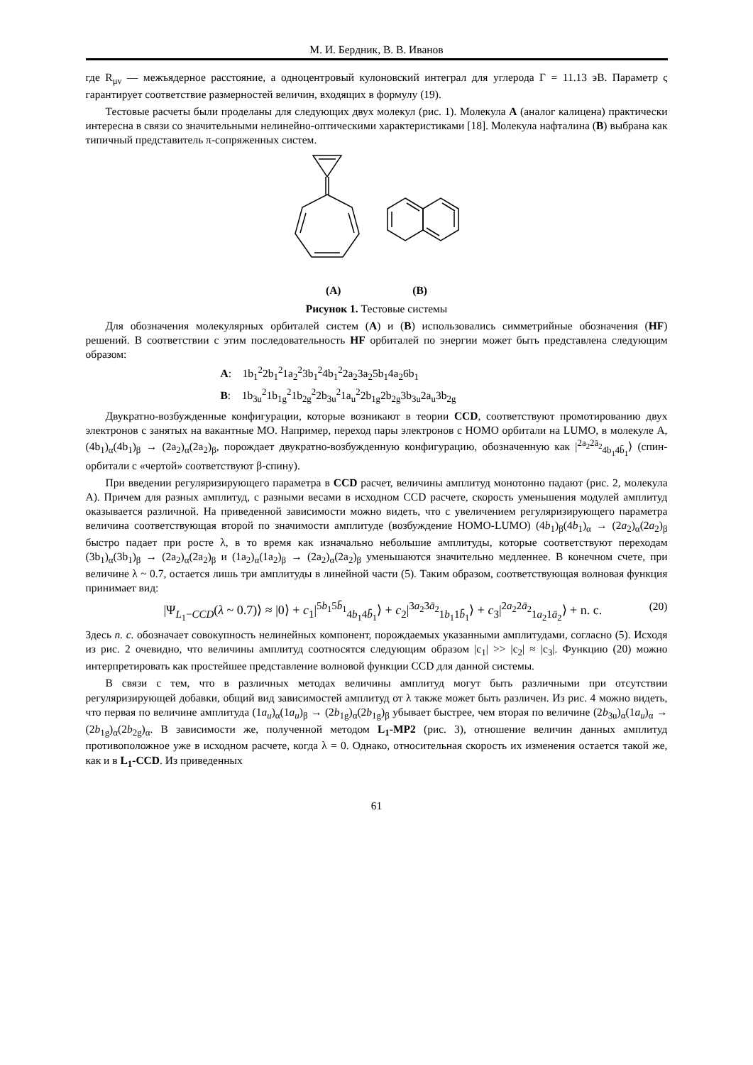М. И. Бердник, В. В. Иванов
где R<sub>μν</sub> — межъядерное расстояние, а одноцентровый кулоновский интеграл для углерода Γ = 11.13 эВ. Параметр ς гарантирует соответствие размерностей величин, входящих в формулу (19).
Тестовые расчеты были проделаны для следующих двух молекул (рис. 1). Молекула A (аналог калицена) практически интересна в связи со значительными нелинейно-оптическими характеристиками [18]. Молекула нафталина (B) выбрана как типичный представитель π-сопряженных систем.
(A) (B)
Рисунок 1. Тестовые системы
Для обозначения молекулярных орбиталей систем (A) и (B) использовались симметрийные обозначения (HF) решений. В соответствии с этим последовательность HF орбиталей по энергии может быть представлена следующим образом:
A: 1b<sub>1</sub><sup>2</sup>2b<sub>1</sub><sup>2</sup>1a<sub>2</sub><sup>2</sup>3b<sub>1</sub><sup>2</sup>4b<sub>1</sub><sup>2</sup>2a<sub>2</sub>3a<sub>2</sub>5b<sub>1</sub>4a<sub>2</sub>6b<sub>1</sub>
B: 1b<sub>3u</sub><sup>2</sup>1b<sub>1g</sub><sup>2</sup>1b<sub>2g</sub><sup>2</sup>2b<sub>3u</sub><sup>2</sup>1a<sub>u</sub><sup>2</sup>2b<sub>1g</sub>2b<sub>2g</sub>3b<sub>3u</sub>2a<sub>u</sub>3b<sub>2g</sub>
Двукратно-возбужденные конфигурации, которые возникают в теории CCD, соответствуют промотированию двух электронов с занятых на вакантные МО. Например, переход пары электронов с HOMO орбитали на LUMO, в молекуле A, (4b<sub>1</sub>)<sub>α</sub>(4b<sub>1</sub>)<sub>β</sub> → (2a<sub>2</sub>)<sub>α</sub>(2a<sub>2</sub>)<sub>β</sub>, порождает двукратно-возбужденную конфигурацию, обозначенную как |<sup>2a<sub>2</sub>2ā<sub>2</sub></sup><sub>4b<sub>1</sub>4b̄<sub>1</sub></sub>⟩ (спин-орбитали с «чертой» соответствуют β-спину).
При введении регуляризирующего параметра в CCD расчет, величины амплитуд монотонно падают (рис. 2, молекула A). Причем для разных амплитуд, с разными весами в исходном CCD расчете, скорость уменьшения модулей амплитуд оказывается различной. На приведенной зависимости можно видеть, что с увеличением регуляризирующего параметра величина соответствующая второй по значимости амплитуде (возбуждение HOMO-LUMO) (4b<sub>1</sub>)<sub>β</sub>(4b<sub>1</sub>)<sub>α</sub> → (2a<sub>2</sub>)<sub>α</sub>(2a<sub>2</sub>)<sub>β</sub> быстро падает при росте λ, в то время как изначально небольшие амплитуды, которые соответствуют переходам (3b<sub>1</sub>)<sub>α</sub>(3b<sub>1</sub>)<sub>β</sub> → (2a<sub>2</sub>)<sub>α</sub>(2a<sub>2</sub>)<sub>β</sub> и (1a<sub>2</sub>)<sub>α</sub>(1a<sub>2</sub>)<sub>β</sub> → (2a<sub>2</sub>)<sub>α</sub>(2a<sub>2</sub>)<sub>β</sub> уменьшаются значительно медленнее. В конечном счете, при величине λ ~ 0.7, остается лишь три амплитуды в линейной части (5). Таким образом, соответствующая волновая функция принимает вид:
|Ψ<sub>L<sub>1</sub>−CCD</sub>(λ ~ 0.7)⟩ ≈ |0⟩ + c<sub>1</sub>|<sup>5b<sub>1</sub>5b̄<sub>1</sub></sup><sub>4b<sub>1</sub>4b̄<sub>1</sub></sub>⟩ + c<sub>2</sub>|<sup>3a<sub>2</sub>3ā<sub>2</sub></sup><sub>1b<sub>1</sub>1b̄<sub>1</sub></sub>⟩ + c<sub>3</sub>|<sup>2a<sub>2</sub>2ā<sub>2</sub></sup><sub>1a<sub>2</sub>1ā<sub>2</sub></sub>⟩ + n. c. (20)
Здесь n. c. обозначает совокупность нелинейных компонент, порождаемых указанными амплитудами, согласно (5). Исходя из рис. 2 очевидно, что величины амплитуд соотносятся следующим образом |c<sub>1</sub>| >> |c<sub>2</sub>| ≈ |c<sub>3</sub>|. Функцию (20) можно интерпретировать как простейшее представление волновой функции CCD для данной системы.
В связи с тем, что в различных методах величины амплитуд могут быть различными при отсутствии регуляризирующей добавки, общий вид зависимостей амплитуд от λ также может быть различен. Из рис. 4 можно видеть, что первая по величине амплитуда (1a<sub>u</sub>)<sub>α</sub>(1a<sub>u</sub>)<sub>β</sub> → (2b<sub>1g</sub>)<sub>α</sub>(2b<sub>1g</sub>)<sub>β</sub> убывает быстрее, чем вторая по величине (2b<sub>3u</sub>)<sub>α</sub>(1a<sub>u</sub>)<sub>α</sub> → (2b<sub>1g</sub>)<sub>α</sub>(2b<sub>2g</sub>)<sub>α</sub>. В зависимости же, полученной методом L<sub>1</sub>-MP2 (рис. 3), отношение величин данных амплитуд противоположное уже в исходном расчете, когда λ = 0. Однако, относительная скорость их изменения остается такой же, как и в L<sub>1</sub>-CCD. Из приведенных
61